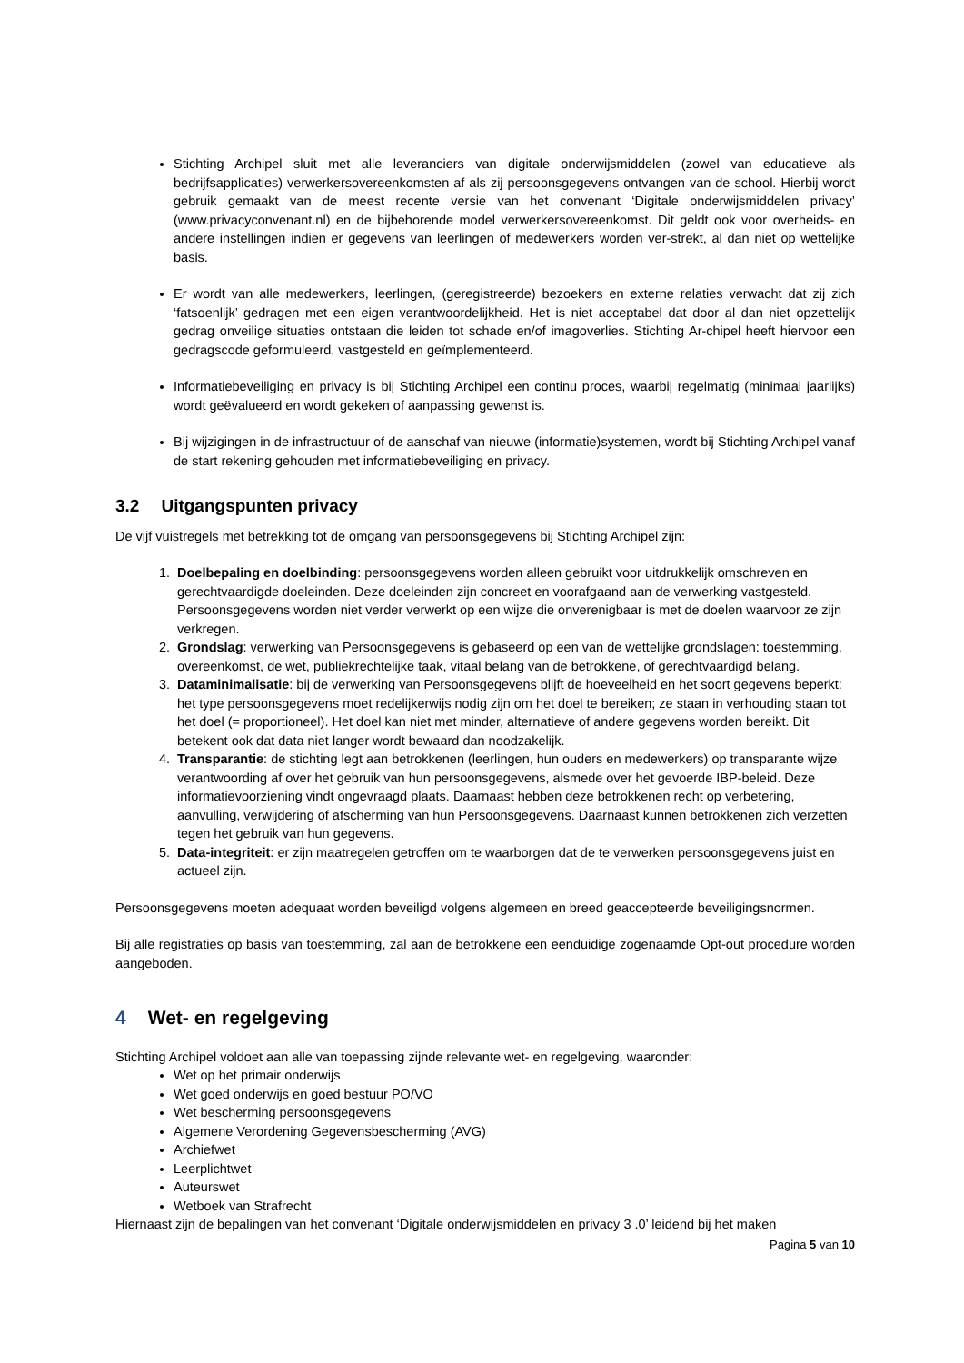Stichting Archipel sluit met alle leveranciers van digitale onderwijsmiddelen (zowel van educatieve als bedrijfsapplicaties) verwerkersovereenkomsten af als zij persoonsgegevens ontvangen van de school. Hierbij wordt gebruik gemaakt van de meest recente versie van het convenant ‘Digitale onderwijsmiddelen privacy’ (www.privacyconvenant.nl) en de bijbehorende model verwerkersovereenkomst. Dit geldt ook voor overheids- en andere instellingen indien er gegevens van leerlingen of medewerkers worden ver-strekt, al dan niet op wettelijke basis.
Er wordt van alle medewerkers, leerlingen, (geregistreerde) bezoekers en externe relaties verwacht dat zij zich ‘fatsoenlijk’ gedragen met een eigen verantwoordelijkheid. Het is niet acceptabel dat door al dan niet opzettelijk gedrag onveilige situaties ontstaan die leiden tot schade en/of imagoverlies. Stichting Ar-chipel heeft hiervoor een gedragscode geformuleerd, vastgesteld en geïmplementeerd.
Informatiebeveiliging en privacy is bij Stichting Archipel een continu proces, waarbij regelmatig (minimaal jaarlijks) wordt geëvalueerd en wordt gekeken of aanpassing gewenst is.
Bij wijzigingen in de infrastructuur of de aanschaf van nieuwe (informatie)systemen, wordt bij Stichting Archipel vanaf de start rekening gehouden met informatiebeveiliging en privacy.
3.2 Uitgangspunten privacy
De vijf vuistregels met betrekking tot de omgang van persoonsgegevens bij Stichting Archipel zijn:
1. Doelbepaling en doelbinding: persoonsgegevens worden alleen gebruikt voor uitdrukkelijk omschreven en gerechtvaardigde doeleinden. Deze doeleinden zijn concreet en voorafgaand aan de verwerking vastgesteld. Persoonsgegevens worden niet verder verwerkt op een wijze die onverenigbaar is met de doelen waarvoor ze zijn verkregen.
2. Grondslag: verwerking van Persoonsgegevens is gebaseerd op een van de wettelijke grondslagen: toestemming, overeenkomst, de wet, publiekrechtelijke taak, vitaal belang van de betrokkene, of gerechtvaardigd belang.
3. Dataminimalisatie: bij de verwerking van Persoonsgegevens blijft de hoeveelheid en het soort gegevens beperkt: het type persoonsgegevens moet redelijkerwijs nodig zijn om het doel te bereiken; ze staan in verhouding staan tot het doel (= proportioneel). Het doel kan niet met minder, alternatieve of andere gegevens worden bereikt. Dit betekent ook dat data niet langer wordt bewaard dan noodzakelijk.
4. Transparantie: de stichting legt aan betrokkenen (leerlingen, hun ouders en medewerkers) op transparante wijze verantwoording af over het gebruik van hun persoonsgegevens, alsmede over het gevoerde IBP-beleid. Deze informatievoorziening vindt ongevraagd plaats. Daarnaast hebben deze betrokkenen recht op verbetering, aanvulling, verwijdering of afscherming van hun Persoonsgegevens. Daarnaast kunnen betrokkenen zich verzetten tegen het gebruik van hun gegevens.
5. Data-integriteit: er zijn maatregelen getroffen om te waarborgen dat de te verwerken persoonsgegevens juist en actueel zijn.
Persoonsgegevens moeten adequaat worden beveiligd volgens algemeen en breed geaccepteerde beveiligingsnormen.
Bij alle registraties op basis van toestemming, zal aan de betrokkene een eenduidige zogenaamde Opt-out procedure worden aangeboden.
4 Wet- en regelgeving
Stichting Archipel voldoet aan alle van toepassing zijnde relevante wet- en regelgeving, waaronder:
Wet op het primair onderwijs
Wet goed onderwijs en goed bestuur PO/VO
Wet bescherming persoonsgegevens
Algemene Verordening Gegevensbescherming (AVG)
Archiefwet
Leerplichtwet
Auteurswet
Wetboek van Strafrecht
Hiernaast zijn de bepalingen van het convenant ‘Digitale onderwijsmiddelen en privacy 3 .0’ leidend bij het maken
Pagina 5 van 10